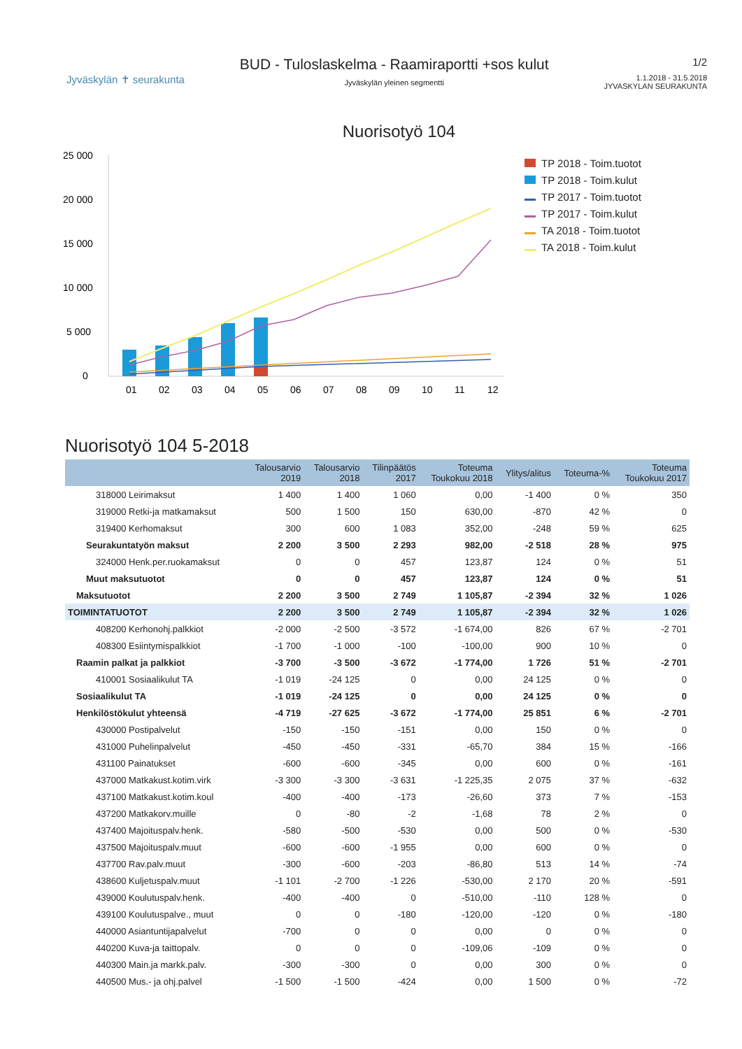Jyväskylän ✝ seurakunta
BUD - Tuloslaskelma - Raamiraportti +sos kulut
Jyväskylän yleinen segmentti
1/2
1.1.2018 - 31.5.2018
JYVASKYLAN SEURAKUNTA
Nuorisotyö 104
25 000
20 000
15 000
10 000
5 000
0
01
02
03
04
05
06
07
08
09
10
11
12
TP 2018 - Toim.tuotot
TP 2018 - Toim.kulut
TP 2017 - Toim.tuotot
TP 2017 - Toim.kulut
TA 2018 - Toim.tuotot
TA 2018 - Toim.kulut
Nuorisotyö 104 5-2018
| | Talousarvio 2019 | Talousarvio 2018 | Tilinpäätös 2017 | Toteuma Toukokuu 2018 | Ylitys/alitus | Toteuma-% | Toteuma Toukokuu 2017 |
| --- | --- | --- | --- | --- | --- | --- | --- |
| 318000 Leirimaksut | 1 400 | 1 400 | 1 060 | 0,00 | -1 400 | 0 % | 350 |
| 319000 Retki-ja matkamaksut | 500 | 1 500 | 150 | 630,00 | -870 | 42 % | 0 |
| 319400 Kerhomaksut | 300 | 600 | 1 083 | 352,00 | -248 | 59 % | 625 |
| Seurakuntatyön maksut | 2 200 | 3 500 | 2 293 | 982,00 | -2 518 | 28 % | 975 |
| 324000 Henk.per.ruokamaksut | 0 | 0 | 457 | 123,87 | 124 | 0 % | 51 |
| Muut maksutuotot | 0 | 0 | 457 | 123,87 | 124 | 0 % | 51 |
| Maksutuotot | 2 200 | 3 500 | 2 749 | 1 105,87 | -2 394 | 32 % | 1 026 |
| TOIMINTATUOTOT | 2 200 | 3 500 | 2 749 | 1 105,87 | -2 394 | 32 % | 1 026 |
| 408200 Kerhonohj.palkkiot | -2 000 | -2 500 | -3 572 | -1 674,00 | 826 | 67 % | -2 701 |
| 408300 Esiintymispalkkiot | -1 700 | -1 000 | -100 | -100,00 | 900 | 10 % | 0 |
| Raamin palkat ja palkkiot | -3 700 | -3 500 | -3 672 | -1 774,00 | 1 726 | 51 % | -2 701 |
| 410001 Sosiaalikulut TA | -1 019 | -24 125 | 0 | 0,00 | 24 125 | 0 % | 0 |
| Sosiaalikulut TA | -1 019 | -24 125 | 0 | 0,00 | 24 125 | 0 % | 0 |
| Henkilöstökulut yhteensä | -4 719 | -27 625 | -3 672 | -1 774,00 | 25 851 | 6 % | -2 701 |
| 430000 Postipalvelut | -150 | -150 | -151 | 0,00 | 150 | 0 % | 0 |
| 431000 Puhelinpalvelut | -450 | -450 | -331 | -65,70 | 384 | 15 % | -166 |
| 431100 Painatukset | -600 | -600 | -345 | 0,00 | 600 | 0 % | -161 |
| 437000 Matkakust.kotim.virk | -3 300 | -3 300 | -3 631 | -1 225,35 | 2 075 | 37 % | -632 |
| 437100 Matkakust.kotim.koul | -400 | -400 | -173 | -26,60 | 373 | 7 % | -153 |
| 437200 Matkakorv.muille | 0 | -80 | -2 | -1,68 | 78 | 2 % | 0 |
| 437400 Majoituspalv.henk. | -580 | -500 | -530 | 0,00 | 500 | 0 % | -530 |
| 437500 Majoituspalv.muut | -600 | -600 | -1 955 | 0,00 | 600 | 0 % | 0 |
| 437700 Rav.palv.muut | -300 | -600 | -203 | -86,80 | 513 | 14 % | -74 |
| 438600 Kuljetuspalv.muut | -1 101 | -2 700 | -1 226 | -530,00 | 2 170 | 20 % | -591 |
| 439000 Koulutuspalv.henk. | -400 | -400 | 0 | -510,00 | -110 | 128 % | 0 |
| 439100 Koulutuspalve., muut | 0 | 0 | -180 | -120,00 | -120 | 0 % | -180 |
| 440000 Asiantuntijapalvelut | -700 | 0 | 0 | 0,00 | 0 | 0 % | 0 |
| 440200 Kuva-ja taittopalv. | 0 | 0 | 0 | -109,06 | -109 | 0 % | 0 |
| 440300 Main.ja markk.palv. | -300 | -300 | 0 | 0,00 | 300 | 0 % | 0 |
| 440500 Mus.- ja ohj.palvel | -1 500 | -1 500 | -424 | 0,00 | 1 500 | 0 % | -72 |